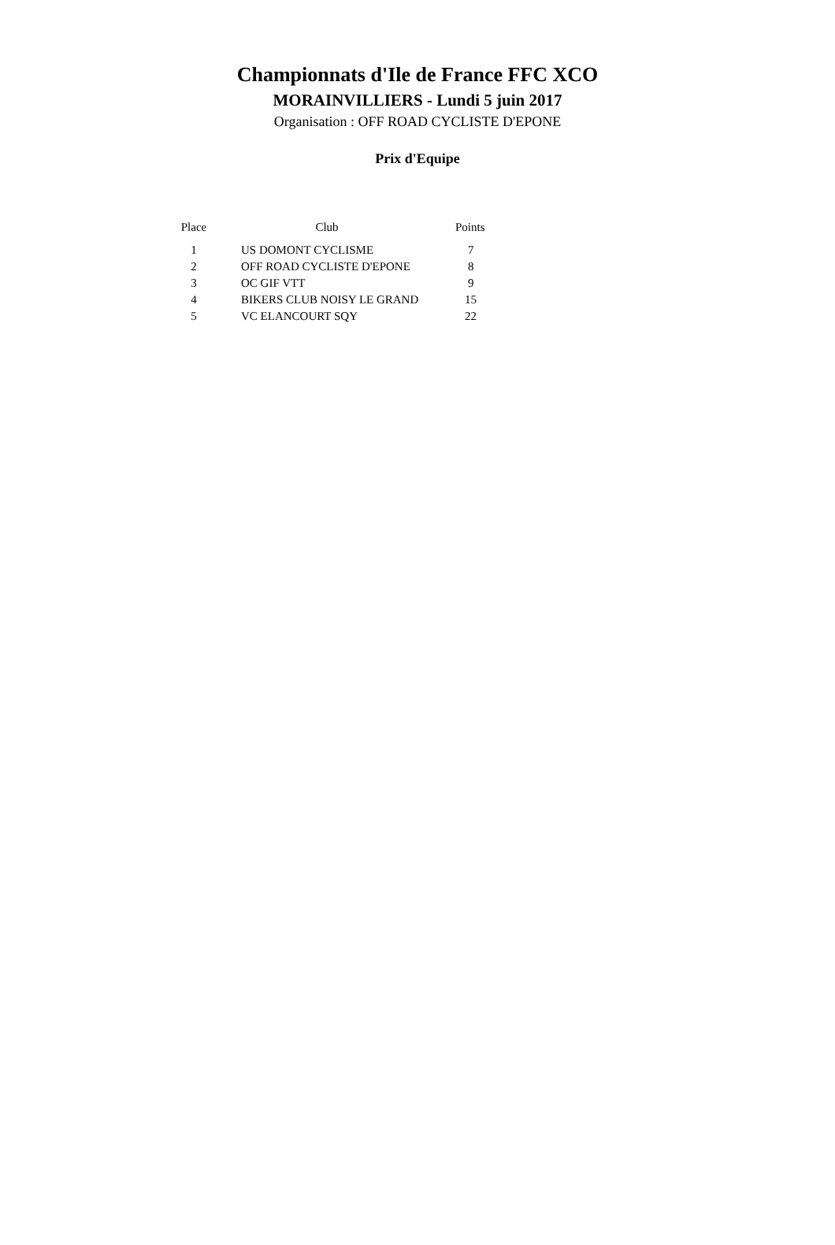Championnats d'Ile de France FFC XCO
MORAINVILLIERS - Lundi 5 juin 2017
Organisation : OFF ROAD CYCLISTE D'EPONE
Prix d'Equipe
| Place | Club | Points |
| --- | --- | --- |
| 1 | US DOMONT CYCLISME | 7 |
| 2 | OFF ROAD CYCLISTE D'EPONE | 8 |
| 3 | OC GIF VTT | 9 |
| 4 | BIKERS CLUB NOISY LE GRAND | 15 |
| 5 | VC ELANCOURT SQY | 22 |